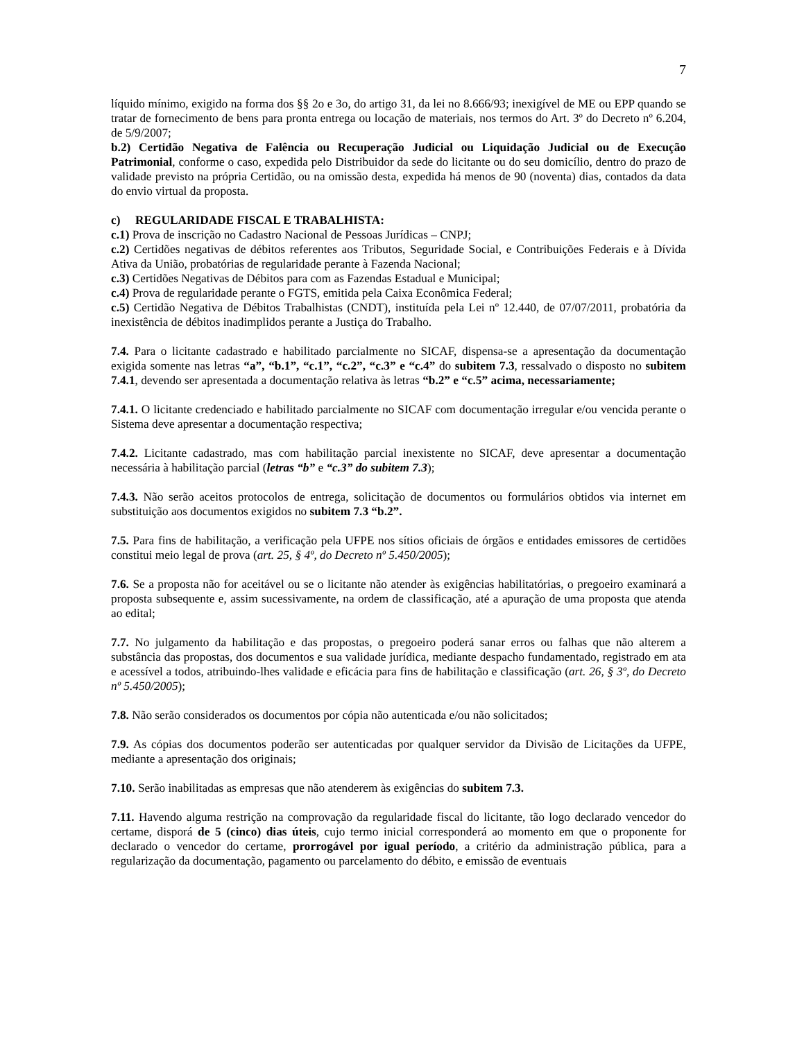7
líquido mínimo, exigido na forma dos §§ 2o e 3o, do artigo 31, da lei no 8.666/93; inexigível de ME ou EPP quando se tratar de fornecimento de bens para pronta entrega ou locação de materiais, nos termos do Art. 3º do Decreto nº 6.204, de 5/9/2007;
b.2) Certidão Negativa de Falência ou Recuperação Judicial ou Liquidação Judicial ou de Execução Patrimonial, conforme o caso, expedida pelo Distribuidor da sede do licitante ou do seu domicílio, dentro do prazo de validade previsto na própria Certidão, ou na omissão desta, expedida há menos de 90 (noventa) dias, contados da data do envio virtual da proposta.
c) REGULARIDADE FISCAL E TRABALHISTA:
c.1) Prova de inscrição no Cadastro Nacional de Pessoas Jurídicas – CNPJ;
c.2) Certidões negativas de débitos referentes aos Tributos, Seguridade Social, e Contribuições Federais e à Dívida Ativa da União, probatórias de regularidade perante à Fazenda Nacional;
c.3) Certidões Negativas de Débitos para com as Fazendas Estadual e Municipal;
c.4) Prova de regularidade perante o FGTS, emitida pela Caixa Econômica Federal;
c.5) Certidão Negativa de Débitos Trabalhistas (CNDT), instituída pela Lei nº 12.440, de 07/07/2011, probatória da inexistência de débitos inadimplidos perante a Justiça do Trabalho.
7.4. Para o licitante cadastrado e habilitado parcialmente no SICAF, dispensa-se a apresentação da documentação exigida somente nas letras “a”, “b.1”, “c.1”, “c.2”, “c.3” e “c.4” do subitem 7.3, ressalvado o disposto no subitem 7.4.1, devendo ser apresentada a documentação relativa às letras “b.2” e “c.5” acima, necessariamente;
7.4.1. O licitante credenciado e habilitado parcialmente no SICAF com documentação irregular e/ou vencida perante o Sistema deve apresentar a documentação respectiva;
7.4.2. Licitante cadastrado, mas com habilitação parcial inexistente no SICAF, deve apresentar a documentação necessária à habilitação parcial (letras “b” e “c.3” do subitem 7.3);
7.4.3. Não serão aceitos protocolos de entrega, solicitação de documentos ou formulários obtidos via internet em substituição aos documentos exigidos no subitem 7.3 “b.2”.
7.5. Para fins de habilitação, a verificação pela UFPE nos sítios oficiais de órgãos e entidades emissores de certidões constitui meio legal de prova (art. 25, § 4º, do Decreto nº 5.450/2005);
7.6. Se a proposta não for aceitável ou se o licitante não atender às exigências habilitatórias, o pregoeiro examinará a proposta subsequente e, assim sucessivamente, na ordem de classificação, até a apuração de uma proposta que atenda ao edital;
7.7. No julgamento da habilitação e das propostas, o pregoeiro poderá sanar erros ou falhas que não alterem a substância das propostas, dos documentos e sua validade jurídica, mediante despacho fundamentado, registrado em ata e acessível a todos, atribuindo-lhes validade e eficácia para fins de habilitação e classificação (art. 26, § 3º, do Decreto nº 5.450/2005);
7.8. Não serão considerados os documentos por cópia não autenticada e/ou não solicitados;
7.9. As cópias dos documentos poderão ser autenticadas por qualquer servidor da Divisão de Licitações da UFPE, mediante a apresentação dos originais;
7.10. Serão inabilitadas as empresas que não atenderem às exigências do subitem 7.3.
7.11. Havendo alguma restrição na comprovação da regularidade fiscal do licitante, tão logo declarado vencedor do certame, disporá de 5 (cinco) dias úteis, cujo termo inicial corresponderá ao momento em que o proponente for declarado o vencedor do certame, prorrogável por igual período, a critério da administração pública, para a regularização da documentação, pagamento ou parcelamento do débito, e emissão de eventuais